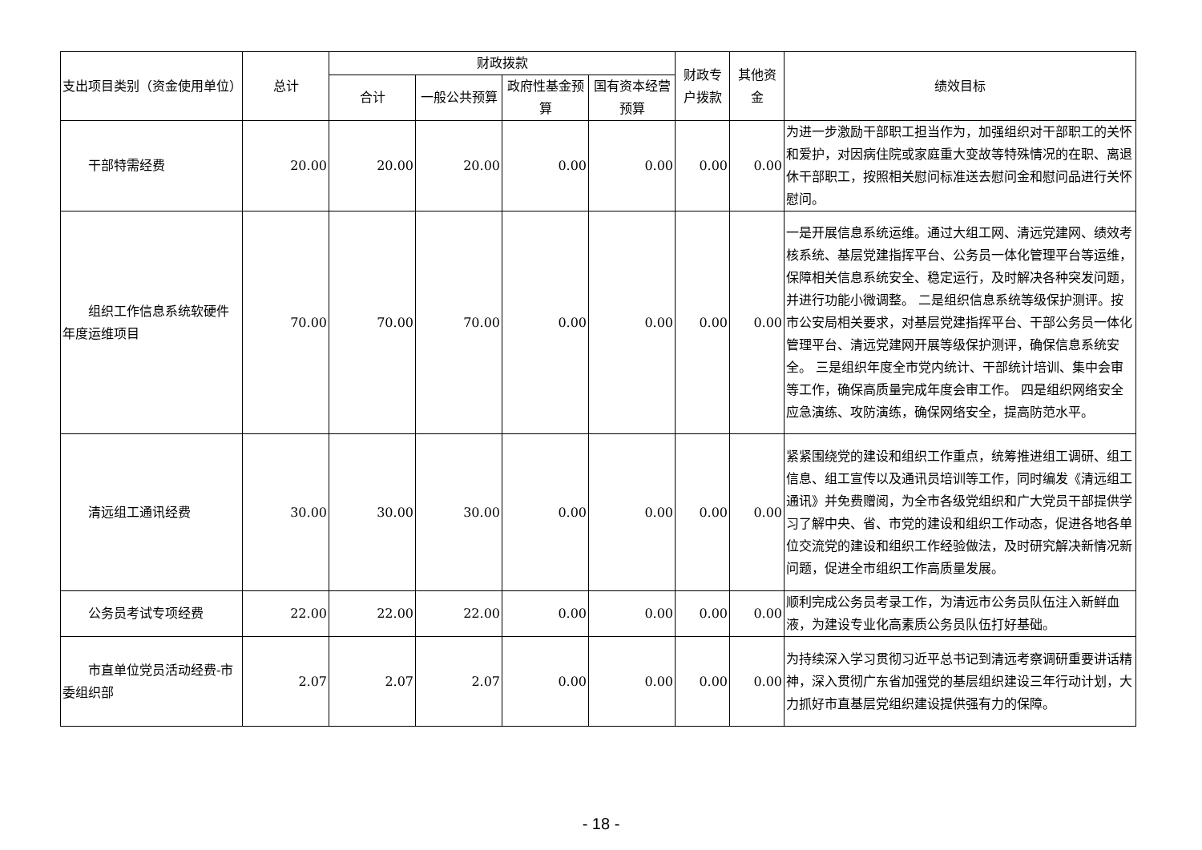| 支出项目类别（资金使用单位） | 总计 | 财政拨款 | | | | 财政专户拨款 | 其他资金 | 绩效目标 |
| --- | --- | --- | --- | --- | --- | --- | --- | --- |
| | | 合计 | 一般公共预算 | 政府性基金预算 | 国有资本经营预算 | | | |
| 干部特需经费 | 20.00 | 20.00 | 20.00 | 0.00 | 0.00 | 0.00 | 0.00 | 为进一步激励干部职工担当作为，加强组织对干部职工的关怀和爱护，对因病住院或家庭重大变故等特殊情况的在职、离退休干部职工，按照相关慰问标准送去慰问金和慰问品进行关怀慰问。 |
| 组织工作信息系统软硬件年度运维项目 | 70.00 | 70.00 | 70.00 | 0.00 | 0.00 | 0.00 | 0.00 | 一是开展信息系统运维。通过大组工网、清远党建网、绩效考核系统、基层党建指挥平台、公务员一体化管理平台等运维，保障相关信息系统安全、稳定运行，及时解决各种突发问题，并进行功能小微调整。 二是组织信息系统等级保护测评。按市公安局相关要求，对基层党建指挥平台、干部公务员一体化管理平台、清远党建网开展等级保护测评，确保信息系统安全。 三是组织年度全市党内统计、干部统计培训、集中会审等工作，确保高质量完成年度会审工作。 四是组织网络安全应急演练、攻防演练，确保网络安全，提高防范水平。 |
| 清远组工通讯经费 | 30.00 | 30.00 | 30.00 | 0.00 | 0.00 | 0.00 | 0.00 | 紧紧围绕党的建设和组织工作重点，统筹推进组工调研、组工信息、组工宣传以及通讯员培训等工作，同时编发《清远组工通讯》并免费赠阅，为全市各级党组织和广大党员干部提供学习了解中央、省、市党的建设和组织工作动态，促进各地各单位交流党的建设和组织工作经验做法，及时研究解决新情况新问题，促进全市组织工作高质量发展。 |
| 公务员考试专项经费 | 22.00 | 22.00 | 22.00 | 0.00 | 0.00 | 0.00 | 0.00 | 顺利完成公务员考录工作，为清远市公务员队伍注入新鲜血液，为建设专业化高素质公务员队伍打好基础。 |
| 市直单位党员活动经费-市委组织部 | 2.07 | 2.07 | 2.07 | 0.00 | 0.00 | 0.00 | 0.00 | 为持续深入学习贯彻习近平总书记到清远考察调研重要讲话精神，深入贯彻广东省加强党的基层组织建设三年行动计划，大力抓好市直基层党组织建设提供强有力的保障。 |
- 18 -